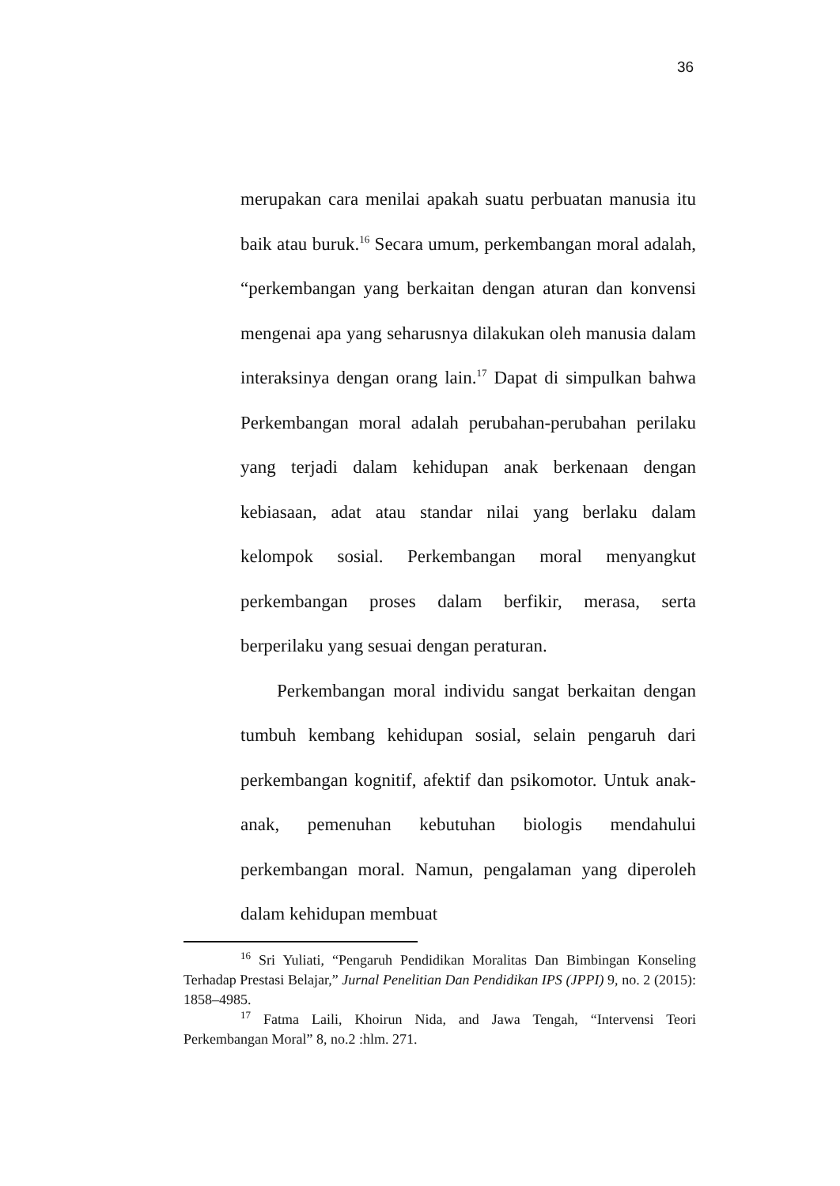36
merupakan cara menilai apakah suatu perbuatan manusia itu baik atau buruk.<sup>16</sup> Secara umum, perkembangan moral adalah, “perkembangan yang berkaitan dengan aturan dan konvensi mengenai apa yang seharusnya dilakukan oleh manusia dalam interaksinya dengan orang lain.<sup>17</sup> Dapat di simpulkan bahwa Perkembangan moral adalah perubahan-perubahan perilaku yang terjadi dalam kehidupan anak berkenaan dengan kebiasaan, adat atau standar nilai yang berlaku dalam kelompok sosial. Perkembangan moral menyangkut perkembangan proses dalam berfikir, merasa, serta berperilaku yang sesuai dengan peraturan.
Perkembangan moral individu sangat berkaitan dengan tumbuh kembang kehidupan sosial, selain pengaruh dari perkembangan kognitif, afektif dan psikomotor. Untuk anak-anak, pemenuhan kebutuhan biologis mendahului perkembangan moral. Namun, pengalaman yang diperoleh dalam kehidupan membuat
<sup>16</sup> Sri Yuliati, “Pengaruh Pendidikan Moralitas Dan Bimbingan Konseling Terhadap Prestasi Belajar,” Jurnal Penelitian Dan Pendidikan IPS (JPPI) 9, no. 2 (2015): 1858–4985.
<sup>17</sup> Fatma Laili, Khoirun Nida, and Jawa Tengah, “Intervensi Teori Perkembangan Moral” 8, no.2 :hlm. 271.